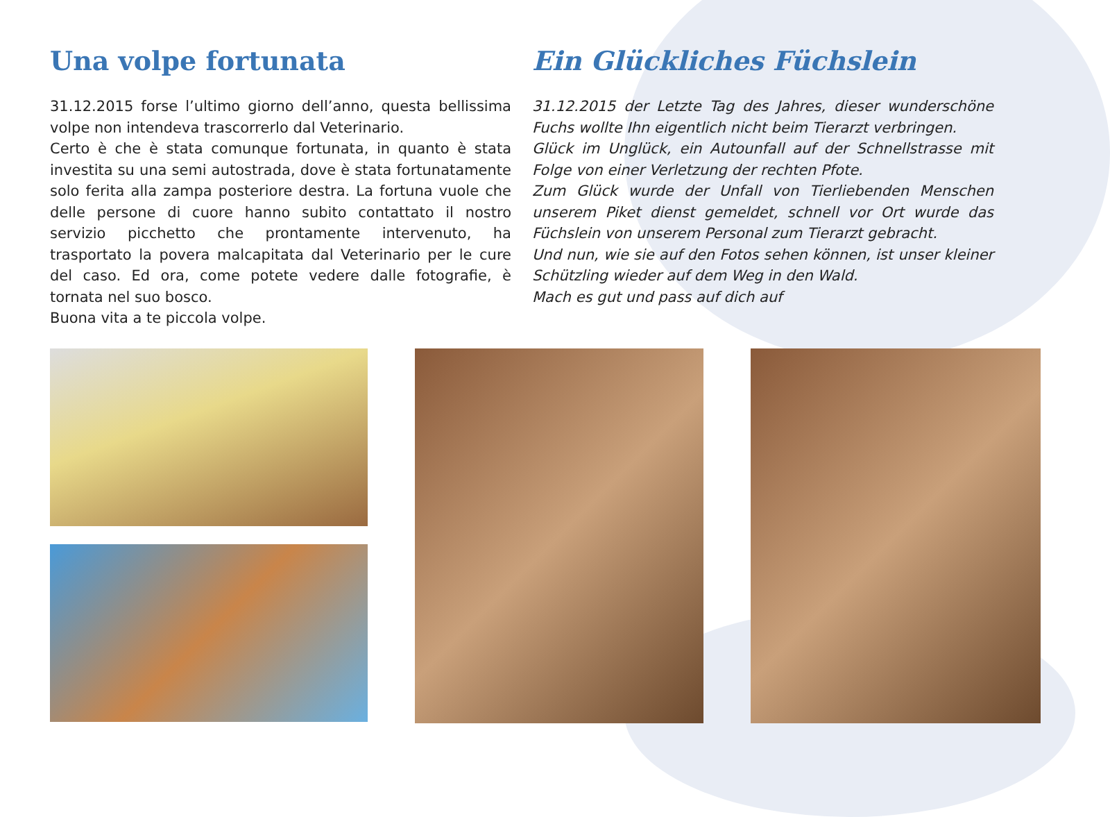Una volpe fortunata
31.12.2015 forse l’ultimo giorno dell’anno, questa bellissima volpe non intendeva trascorrerlo dal Veterinario.
Certo è che è stata comunque fortunata, in quanto è stata investita su una semi autostrada, dove è stata fortunatamente solo ferita alla zampa posteriore destra. La fortuna vuole che delle persone di cuore hanno subito contattato il nostro servizio picchetto che prontamente intervenuto, ha trasportato la povera malcapitata dal Veterinario per le cure del caso. Ed ora, come potete vedere dalle fotografie, è tornata nel suo bosco.
Buona vita a te piccola volpe.
Ein Glückliches Füchslein
31.12.2015 der Letzte Tag des Jahres, dieser wunderschöne Fuchs wollte Ihn eigentlich nicht beim Tierarzt verbringen.
Glück im Unglück, ein Autounfall auf der Schnellstrasse mit Folge von einer Verletzung der rechten Pfote.
Zum Glück wurde der Unfall von Tierliebenden Menschen unserem Piket dienst gemeldet, schnell vor Ort wurde das Füchslein von unserem Personal zum Tierarzt gebracht.
Und nun, wie sie auf den Fotos sehen können, ist unser kleiner Schützling wieder auf dem Weg in den Wald.
Mach es gut und pass auf dich auf